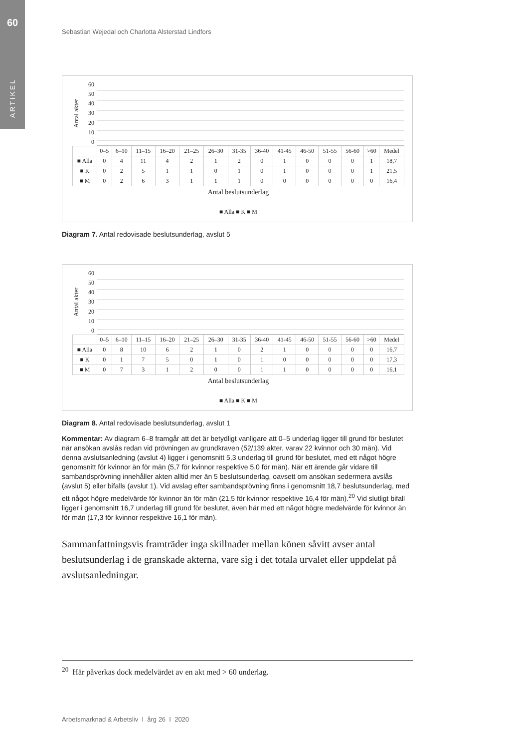60
ARTIKEL
Sebastian Wejedal och Charlotta Alsterstad Lindfors
Antal akter
60
50
40
30
20
10
0
| | 0–5 | 6–10 | 11–15 | 16–20 | 21–25 | 26–30 | 31-35 | 36-40 | 41-45 | 46-50 | 51-55 | 56-60 | >60 | Medel |
| --- | --- | --- | --- | --- | --- | --- | --- | --- | --- | --- | --- | --- | --- | --- |
| ■ Alla | 0 | 4 | 11 | 4 | 2 | 1 | 2 | 0 | 1 | 0 | 0 | 0 | 1 | 18,7 |
| ■ K | 0 | 2 | 5 | 1 | 1 | 0 | 1 | 0 | 1 | 0 | 0 | 0 | 1 | 21,5 |
| ■ M | 0 | 2 | 6 | 3 | 1 | 1 | 1 | 0 | 0 | 0 | 0 | 0 | 0 | 16,4 |
Antal beslutsunderlag
■ Alla ■ K ■ M
Diagram 7. Antal redovisade beslutsunderlag, avslut 5
Antal akter
60
50
40
30
20
10
0
| | 0–5 | 6–10 | 11–15 | 16–20 | 21–25 | 26–30 | 31-35 | 36-40 | 41-45 | 46-50 | 51-55 | 56-60 | >60 | Medel |
| --- | --- | --- | --- | --- | --- | --- | --- | --- | --- | --- | --- | --- | --- | --- |
| ■ Alla | 0 | 8 | 10 | 6 | 2 | 1 | 0 | 2 | 1 | 0 | 0 | 0 | 0 | 16,7 |
| ■ K | 0 | 1 | 7 | 5 | 0 | 1 | 0 | 1 | 0 | 0 | 0 | 0 | 0 | 17,3 |
| ■ M | 0 | 7 | 3 | 1 | 2 | 0 | 0 | 1 | 1 | 0 | 0 | 0 | 0 | 16,1 |
Antal beslutsunderlag
■ Alla ■ K ■ M
Diagram 8. Antal redovisade beslutsunderlag, avslut 1
Kommentar: Av diagram 6–8 framgår att det är betydligt vanligare att 0–5 underlag ligger till grund för beslutet när ansökan avslås redan vid prövningen av grundkraven (52/139 akter, varav 22 kvinnor och 30 män). Vid denna avslutsanledning (avslut 4) ligger i genomsnitt 5,3 underlag till grund för beslutet, med ett något högre genomsnitt för kvinnor än för män (5,7 för kvinnor respektive 5,0 för män). När ett ärende går vidare till sambandsprövning innehåller akten alltid mer än 5 beslutsunderlag, oavsett om ansökan sedermera avslås (avslut 5) eller bifalls (avslut 1). Vid avslag efter sambandsprövning finns i genomsnitt 18,7 beslutsunderlag, med ett något högre medelvärde för kvinnor än för män (21,5 för kvinnor respektive 16,4 för män).<sup>20</sup> Vid slutligt bifall ligger i genomsnitt 16,7 underlag till grund för beslutet, även här med ett något högre medelvärde för kvinnor än för män (17,3 för kvinnor respektive 16,1 för män).
Sammanfattningsvis framträder inga skillnader mellan könen såvitt avser antal beslutsunderlag i de granskade akterna, vare sig i det totala urvalet eller uppdelat på avslutsanledningar.
<sup>20</sup> Här påverkas dock medelvärdet av en akt med > 60 underlag.
Arbetsmarknad & Arbetsliv I årg 26 I 2020